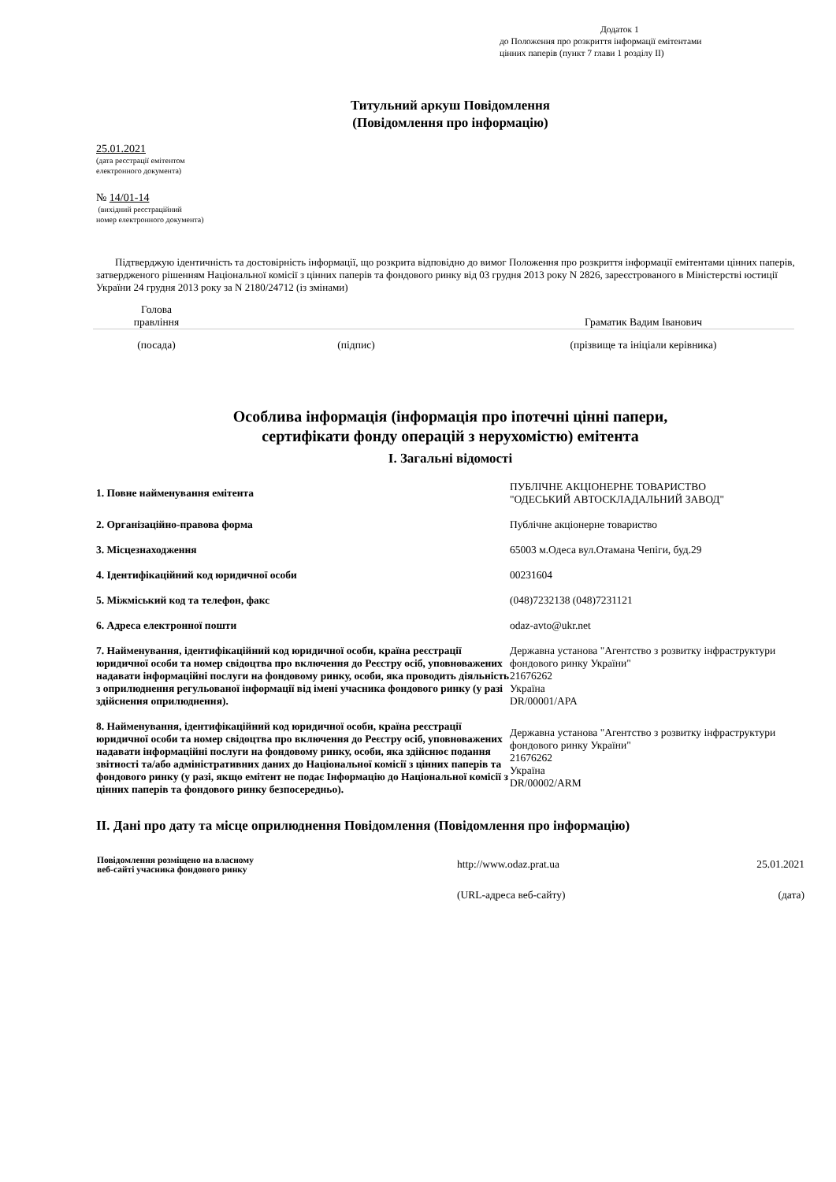Додаток 1
до Положення про розкриття інформації емітентами
цінних паперів (пункт 7 глави 1 розділу II)
Титульний аркуш Повідомлення
(Повідомлення про інформацію)
25.01.2021
(дата реєстрації емітентом
електронного документа)
№ 14/01-14
(вихідний реєстраційний
номер електронного документа)
Підтверджую ідентичність та достовірність інформації, що розкрита відповідно до вимог Положення про розкриття інформації емітентами цінних паперів, затвердженого рішенням Національної комісії з цінних паперів та фондового ринку від 03 грудня 2013 року N 2826, зареєстрованого в Міністерстві юстиції України 24 грудня 2013 року за N 2180/24712 (із змінами)
| Голова правління | | Граматик Вадим Іванович |
| (посада) | (підпис) | (прізвище та ініціали керівника) |
Особлива інформація (інформація про іпотечні цінні папери,
сертифікати фонду операцій з нерухомістю) емітента
I. Загальні відомості
| 1. Повне найменування емітента | ПУБЛІЧНЕ АКЦІОНЕРНЕ ТОВАРИСТВО "ОДЕСЬКИЙ АВТОСКЛАДАЛЬНИЙ ЗАВОД" |
| 2. Організаційно-правова форма | Публічне акціонерне товариство |
| 3. Місцезнаходження | 65003 м.Одеса вул.Отамана Чепіги, буд.29 |
| 4. Ідентифікаційний код юридичної особи | 00231604 |
| 5. Міжміський код та телефон, факс | (048)7232138 (048)7231121 |
| 6. Адреса електронної пошти | odaz-avto@ukr.net |
| 7. Найменування, ідентифікаційний код юридичної особи, країна реєстрації юридичної особи та номер свідоцтва про включення до Реєстру осіб, уповноважених надавати інформаційні послуги на фондовому ринку, особи, яка проводить діяльність з оприлюднення регульованої інформації від імені учасника фондового ринку (у разі здійснення оприлюднення). | Державна установа "Агентство з розвитку інфраструктури фондового ринку України" 21676262 Україна DR/00001/APA |
| 8. Найменування, ідентифікаційний код юридичної особи, країна реєстрації юридичної особи та номер свідоцтва про включення до Реєстру осіб, уповноважених надавати інформаційні послуги на фондовому ринку, особи, яка здійснює подання звітності та/або адміністративних даних до Національної комісії з цінних паперів та фондового ринку (у разі, якщо емітент не подає Інформацію до Національної комісії з цінних паперів та фондового ринку безпосередньо). | Державна установа "Агентство з розвитку інфраструктури фондового ринку України" 21676262 Україна DR/00002/ARM |
II. Дані про дату та місце оприлюднення Повідомлення (Повідомлення про інформацію)
| Повідомлення розміщено на власному веб-сайті учасника фондового ринку | http://www.odaz.prat.ua | 25.01.2021 |
| | (URL-адреса веб-сайту) | (дата) |